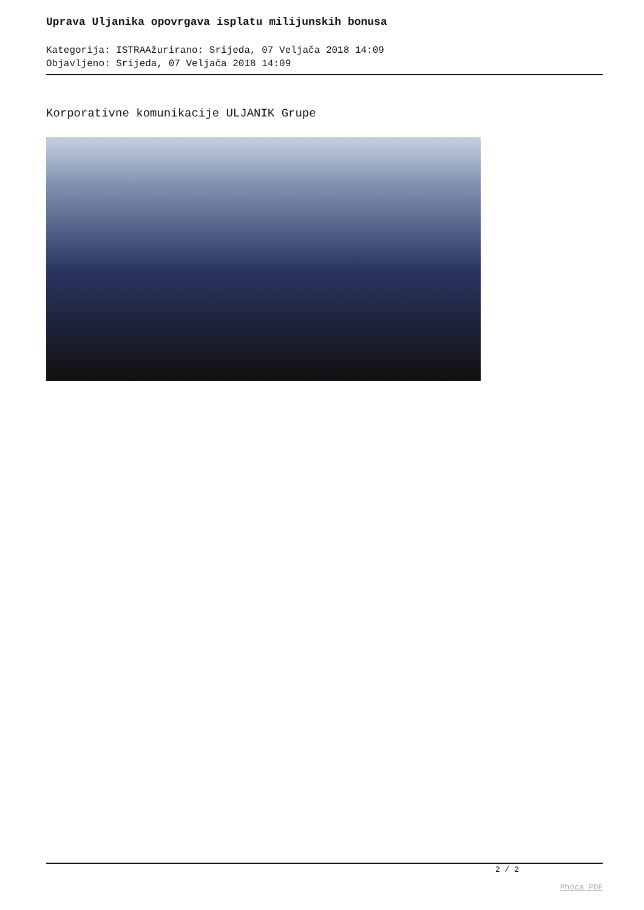Uprava Uljanika opovrgava isplatu milijunskih bonusa
Kategorija: ISTRAAžurirano: Srijeda, 07 Veljača 2018 14:09
Objavljeno: Srijeda, 07 Veljača 2018 14:09
Korporativne komunikacije ULJANIK Grupe
2 / 2
Phoca PDF